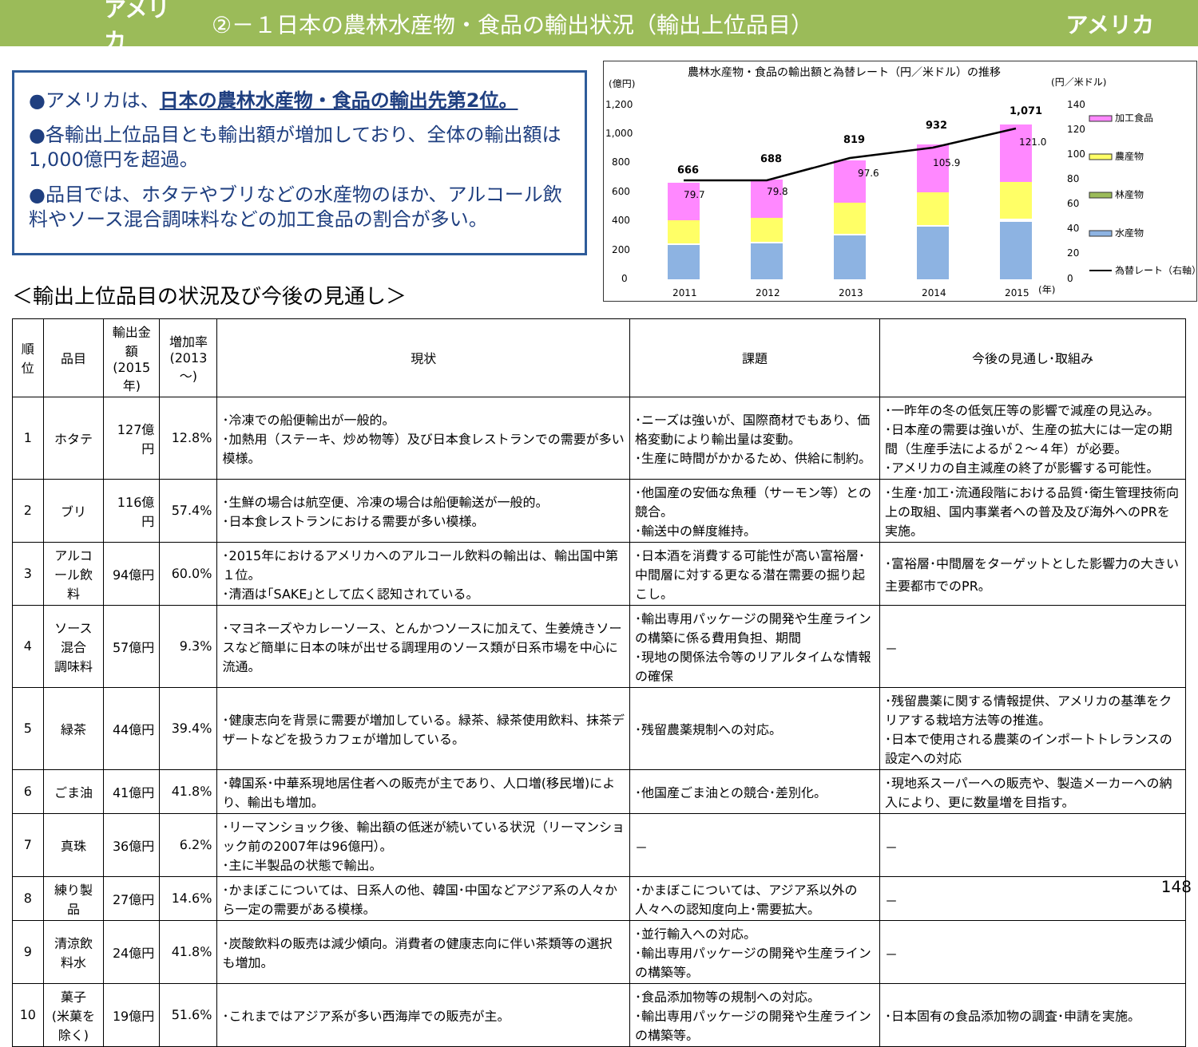アメリカ ②－１日本の農林水産物・食品の輸出状況（輸出上位品目） アメリカ
●アメリカは、日本の農林水産物・食品の輸出先第2位。
●各輸出上位品目とも輸出額が増加しており、全体の輸出額は1,000億円を超過。
●品目では、ホタテやブリなどの水産物のほか、アルコール飲料やソース混合調味料などの加工食品の割合が多い。
＜輸出上位品目の状況及び今後の見通し＞
農林水産物・食品の輸出額と為替レート（円／米ドル）の推移
(億円)
(円／米ドル)
1,200
1,000
800
600
400
200
0
140
120
100
80
60
40
20
0
666
688
819
932
1,071
79.7
79.8
97.6
105.9
121.0
2011
2012
2013
2014
2015
(年)
加工食品
農産物
林産物
水産物
為替レート（右軸）
| 順位 | 品目 | 輸出金額 (2015年) | 増加率 (2013～) | 現状 | 課題 | 今後の見通し･取組み |
| --- | --- | --- | --- | --- | --- | --- |
| 1 | ホタテ | 127億円 | 12.8% | ･冷凍での船便輸出が一般的。 ･加熱用（ステーキ、炒め物等）及び日本食レストランでの需要が多い模様。 | ･ニーズは強いが、国際商材でもあり、価格変動により輸出量は変動。 ･生産に時間がかかるため、供給に制約。 | ･一昨年の冬の低気圧等の影響で減産の見込み。 ･日本産の需要は強いが、生産の拡大には一定の期間（生産手法によるが２～４年）が必要。 ･アメリカの自主減産の終了が影響する可能性。 |
| 2 | ブリ | 116億円 | 57.4% | ･生鮮の場合は航空便、冷凍の場合は船便輸送が一般的。 ･日本食レストランにおける需要が多い模様。 | ･他国産の安価な魚種（サーモン等）との競合。 ･輸送中の鮮度維持。 | ･生産･加工･流通段階における品質･衛生管理技術向上の取組、国内事業者への普及及び海外へのPRを実施。 |
| 3 | アルコール飲料 | 94億円 | 60.0% | ･2015年におけるアメリカへのアルコール飲料の輸出は、輸出国中第１位。 ･清酒は｢SAKE｣として広く認知されている。 | ･日本酒を消費する可能性が高い富裕層･中間層に対する更なる潜在需要の掘り起こし。 | ･富裕層･中間層をターゲットとした影響力の大きい主要都市でのPR。 |
| 4 | ソース混合 調味料 | 57億円 | 9.3% | ･マヨネーズやカレーソース、とんかつソースに加えて、生姜焼きソースなど簡単に日本の味が出せる調理用のソース類が日系市場を中心に流通。 | ･輸出専用パッケージの開発や生産ラインの構築に係る費用負担、期間 ･現地の関係法令等のリアルタイムな情報の確保 | － |
| 5 | 緑茶 | 44億円 | 39.4% | ･健康志向を背景に需要が増加している。緑茶、緑茶使用飲料、抹茶デザートなどを扱うカフェが増加している。 | ･残留農薬規制への対応。 | ･残留農薬に関する情報提供、アメリカの基準をクリアする栽培方法等の推進。 ･日本で使用される農薬のインポートトレランスの設定への対応 |
| 6 | ごま油 | 41億円 | 41.8% | ･韓国系･中華系現地居住者への販売が主であり、人口増(移民増)により、輸出も増加。 | ･他国産ごま油との競合･差別化。 | ･現地系スーパーへの販売や、製造メーカーへの納入により、更に数量増を目指す。 |
| 7 | 真珠 | 36億円 | 6.2% | ･リーマンショック後、輸出額の低迷が続いている状況（リーマンショック前の2007年は96億円）。 ･主に半製品の状態で輸出。 | － | － |
| 8 | 練り製品 | 27億円 | 14.6% | ･かまぼこについては、日系人の他、韓国･中国などアジア系の人々から一定の需要がある模様。 | ･かまぼこについては、アジア系以外の人々への認知度向上･需要拡大。 | － |
| 9 | 清涼飲料水 | 24億円 | 41.8% | ･炭酸飲料の販売は減少傾向。消費者の健康志向に伴い茶類等の選択も増加。 | ･並行輸入への対応。 ･輸出専用パッケージの開発や生産ラインの構築等。 | － |
| 10 | 菓子 (米菓を除く) | 19億円 | 51.6% | ･これまではアジア系が多い西海岸での販売が主。 | ･食品添加物等の規制への対応。 ･輸出専用パッケージの開発や生産ラインの構築等。 | ･日本固有の食品添加物の調査･申請を実施。 |
148